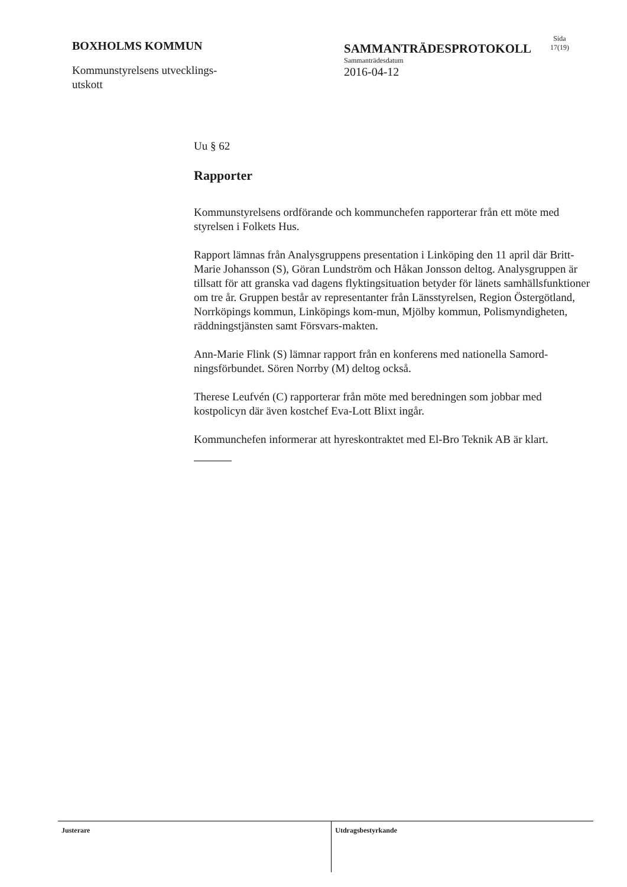BOXHOLMS KOMMUN
Kommunstyrelsens utvecklings-
utskott
SAMMANTRÄDESPROTOKOLL
Sammanträdesdatum
2016-04-12
Sida
17(19)
Uu § 62
Rapporter
Kommunstyrelsens ordförande och kommunchefen rapporterar från ett möte med styrelsen i Folkets Hus.
Rapport lämnas från Analysgruppens presentation i Linköping den 11 april där Britt-Marie Johansson (S), Göran Lundström och Håkan Jonsson deltog. Analysgruppen är tillsatt för att granska vad dagens flyktingsituation betyder för länets samhällsfunktioner om tre år. Gruppen består av representanter från Länsstyrelsen, Region Östergötland, Norrköpings kommun, Linköpings kom-mun, Mjölby kommun, Polismyndigheten, räddningstjänsten samt Försvars-makten.
Ann-Marie Flink (S) lämnar rapport från en konferens med nationella Samord-ningsförbundet. Sören Norrby (M) deltog också.
Therese Leufvén (C) rapporterar från möte med beredningen som jobbar med kostpolicyn där även kostchef Eva-Lott Blixt ingår.
Kommunchefen informerar att hyreskontraktet med El-Bro Teknik AB är klart.
Justerare Utdragsbestyrkande